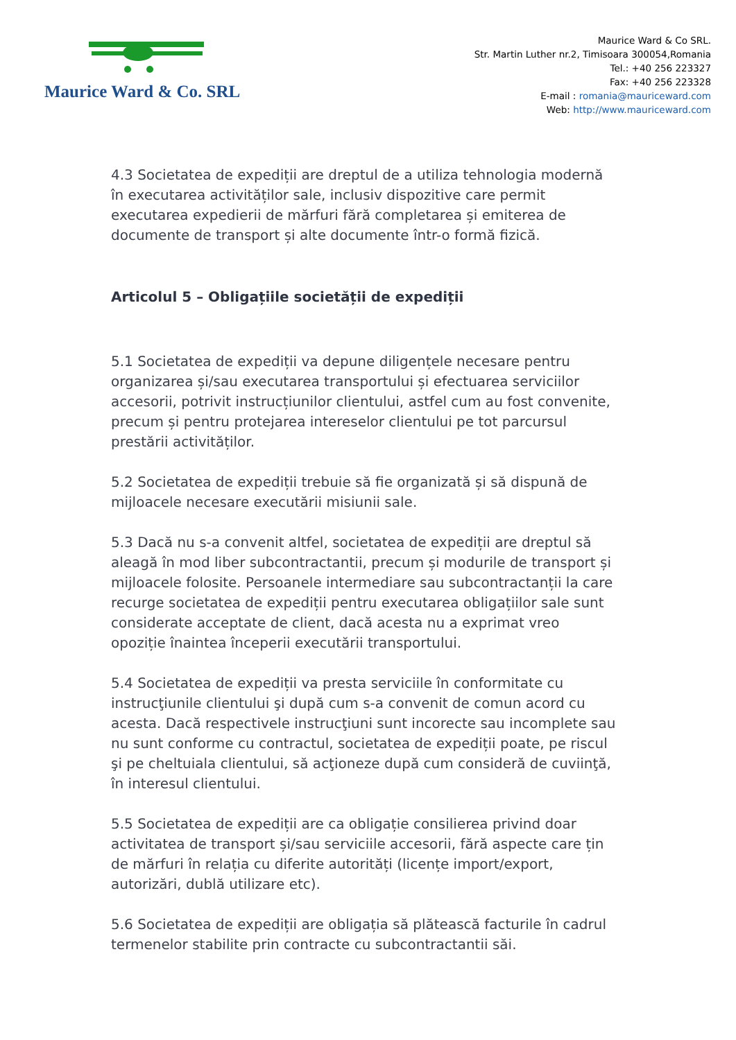Maurice Ward & Co. SRL
Maurice Ward & Co SRL.
Str. Martin Luther nr.2, Timisoara 300054,Romania
Tel.: +40 256 223327
Fax: +40 256 223328
E-mail : romania@mauriceward.com
Web: http://www.mauriceward.com
4.3 Societatea de expediții are dreptul de a utiliza tehnologia modernă în executarea activităților sale, inclusiv dispozitive care permit executarea expedierii de mărfuri fără completarea și emiterea de documente de transport și alte documente într-o formă fizică.
Articolul 5 – Obligațiile societății de expediții
5.1 Societatea de expediții va depune diligențele necesare pentru organizarea și/sau executarea transportului și efectuarea serviciilor accesorii, potrivit instrucțiunilor clientului, astfel cum au fost convenite, precum și pentru protejarea intereselor clientului pe tot parcursul prestării activităților.
5.2 Societatea de expediții trebuie să fie organizată și să dispună de mijloacele necesare executării misiunii sale.
5.3 Dacă nu s-a convenit altfel, societatea de expediții are dreptul să aleagă în mod liber subcontractantii, precum și modurile de transport și mijloacele folosite. Persoanele intermediare sau subcontractanții la care recurge societatea de expediții pentru executarea obligațiilor sale sunt considerate acceptate de client, dacă acesta nu a exprimat vreo opoziție înaintea începerii executării transportului.
5.4 Societatea de expediții va presta serviciile în conformitate cu instrucţiunile clientului şi după cum s-a convenit de comun acord cu acesta. Dacă respectivele instrucţiuni sunt incorecte sau incomplete sau nu sunt conforme cu contractul, societatea de expediții poate, pe riscul şi pe cheltuiala clientului, să acţioneze după cum consideră de cuviinţă, în interesul clientului.
5.5 Societatea de expediții are ca obligație consilierea privind doar activitatea de transport și/sau serviciile accesorii, fără aspecte care țin de mărfuri în relația cu diferite autorități (licențe import/export, autorizări, dublă utilizare etc).
5.6 Societatea de expediții are obligația să plătească facturile în cadrul termenelor stabilite prin contracte cu subcontractantii săi.